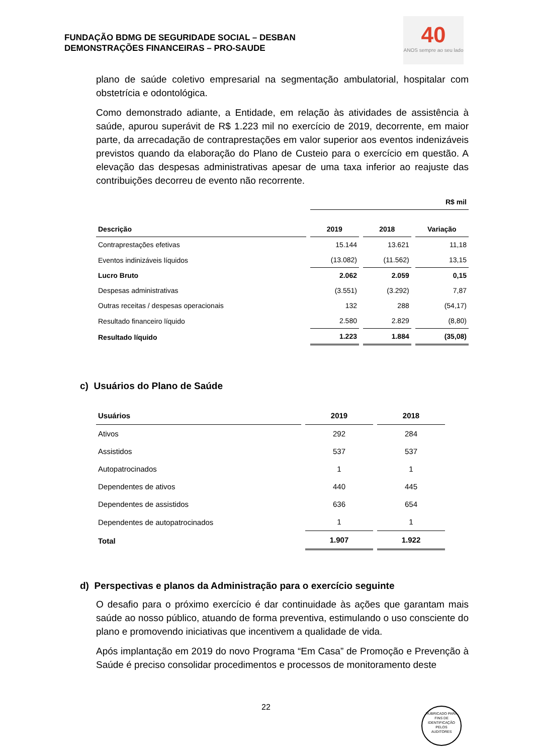FUNDAÇÃO BDMG DE SEGURIDADE SOCIAL – DESBAN
DEMONSTRAÇÕES FINANCEIRAS – PRO-SAUDE
40
ANOS sempre ao seu lado
plano de saúde coletivo empresarial na segmentação ambulatorial, hospitalar com obstetrícia e odontológica.
Como demonstrado adiante, a Entidade, em relação às atividades de assistência à saúde, apurou superávit de R$ 1.223 mil no exercício de 2019, decorrente, em maior parte, da arrecadação de contraprestações em valor superior aos eventos indenizáveis previstos quando da elaboração do Plano de Custeio para o exercício em questão. A elevação das despesas administrativas apesar de uma taxa inferior ao reajuste das contribuições decorreu de evento não recorrente.
| | R$ mil | | |
| Descrição | 2019 | 2018 | Variação |
| Contraprestações efetivas | 15.144 | 13.621 | 11,18 |
| Eventos indinizáveis líquidos | (13.082) | (11.562) | 13,15 |
| Lucro Bruto | 2.062 | 2.059 | 0,15 |
| Despesas administrativas | (3.551) | (3.292) | 7,87 |
| Outras receitas / despesas operacionais | 132 | 288 | (54,17) |
| Resultado financeiro líquido | 2.580 | 2.829 | (8,80) |
| Resultado líquido | 1.223 | 1.884 | (35,08) |
c) Usuários do Plano de Saúde
| Usuários | 2019 | 2018 |
| --- | --- | --- |
| Ativos | 292 | 284 |
| Assistidos | 537 | 537 |
| Autopatrocinados | 1 | 1 |
| Dependentes de ativos | 440 | 445 |
| Dependentes de assistidos | 636 | 654 |
| Dependentes de autopatrocinados | 1 | 1 |
| Total | 1.907 | 1.922 |
d) Perspectivas e planos da Administração para o exercício seguinte
O desafio para o próximo exercício é dar continuidade às ações que garantam mais saúde ao nosso público, atuando de forma preventiva, estimulando o uso consciente do plano e promovendo iniciativas que incentivem a qualidade de vida.
Após implantação em 2019 do novo Programa “Em Casa” de Promoção e Prevenção à Saúde é preciso consolidar procedimentos e processos de monitoramento deste
22
RUBRICADO PARA FINS DE IDENTIFICAÇÃO
PELOS
AUDITORES